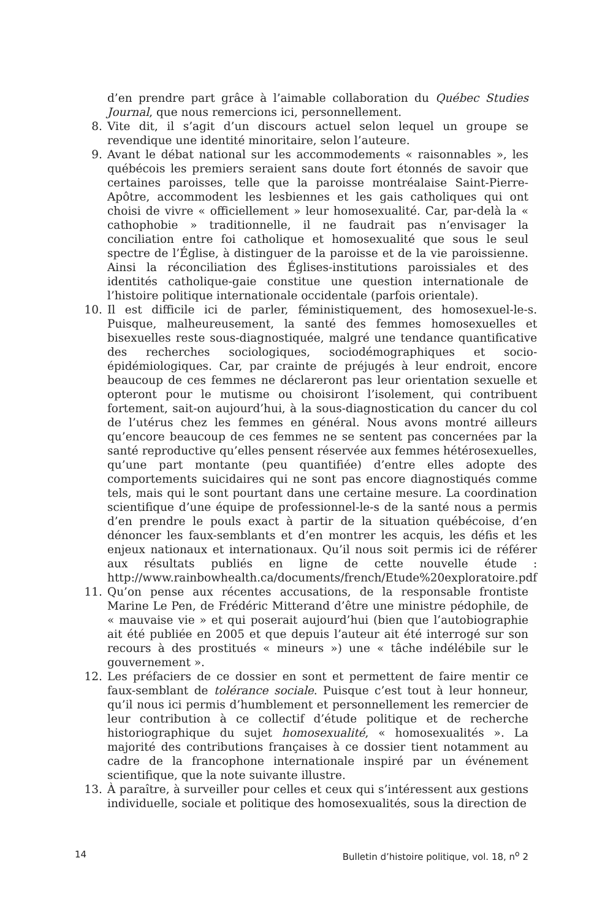d’en prendre part grâce à l’aimable collaboration du Québec Studies Journal, que nous remercions ici, personnellement.
8. Vite dit, il s’agit d’un discours actuel selon lequel un groupe se revendique une identité minoritaire, selon l’auteure.
9. Avant le débat national sur les accommodements « raisonnables », les québécois les premiers seraient sans doute fort étonnés de savoir que certaines paroisses, telle que la paroisse montréalaise Saint-Pierre-Apôtre, accommodent les lesbiennes et les gais catholiques qui ont choisi de vivre « officiellement » leur homosexualité. Car, par-delà la « cathophobie » traditionnelle, il ne faudrait pas n’envisager la conciliation entre foi catholique et homosexualité que sous le seul spectre de l’Église, à distinguer de la paroisse et de la vie paroissienne. Ainsi la réconciliation des Églises-institutions paroissiales et des identités catholique-gaie constitue une question internationale de l’histoire politique internationale occidentale (parfois orientale).
10. Il est difficile ici de parler, féministiquement, des homosexuel-le-s. Puisque, malheureusement, la santé des femmes homosexuelles et bisexuelles reste sous-diagnostiquée, malgré une tendance quantificative des recherches sociologiques, sociodémographiques et socio-épidémiologiques. Car, par crainte de préjugés à leur endroit, encore beaucoup de ces femmes ne déclareront pas leur orientation sexuelle et opteront pour le mutisme ou choisiront l’isolement, qui contribuent fortement, sait-on aujourd’hui, à la sous-diagnostication du cancer du col de l’utérus chez les femmes en général. Nous avons montré ailleurs qu’encore beaucoup de ces femmes ne se sentent pas concernées par la santé reproductive qu’elles pensent réservée aux femmes hétérosexuelles, qu’une part montante (peu quantifiée) d’entre elles adopte des comportements suicidaires qui ne sont pas encore diagnostiqués comme tels, mais qui le sont pourtant dans une certaine mesure. La coordination scientifique d’une équipe de professionnel-le-s de la santé nous a permis d’en prendre le pouls exact à partir de la situation québécoise, d’en dénoncer les faux-semblants et d’en montrer les acquis, les défis et les enjeux nationaux et internationaux. Qu’il nous soit permis ici de référer aux résultats publiés en ligne de cette nouvelle étude : http://www.rainbowhealth.ca/documents/french/Etude%20exploratoire.pdf
11. Qu’on pense aux récentes accusations, de la responsable frontiste Marine Le Pen, de Frédéric Mitterand d’être une ministre pédophile, de « mauvaise vie » et qui poserait aujourd’hui (bien que l’autobiographie ait été publiée en 2005 et que depuis l’auteur ait été interrogé sur son recours à des prostitués « mineurs ») une « tâche indélébile sur le gouvernement ».
12. Les préfaciers de ce dossier en sont et permettent de faire mentir ce faux-semblant de tolérance sociale. Puisque c’est tout à leur honneur, qu’il nous ici permis d’humblement et personnellement les remercier de leur contribution à ce collectif d’étude politique et de recherche historiographique du sujet homosexualité, « homosexualités ». La majorité des contributions françaises à ce dossier tient notamment au cadre de la francophone internationale inspiré par un événement scientifique, que la note suivante illustre.
13. À paraître, à surveiller pour celles et ceux qui s’intéressent aux gestions individuelle, sociale et politique des homosexualités, sous la direction de
14 Bulletin d’histoire politique, vol. 18, n<sup>o</sup> 2